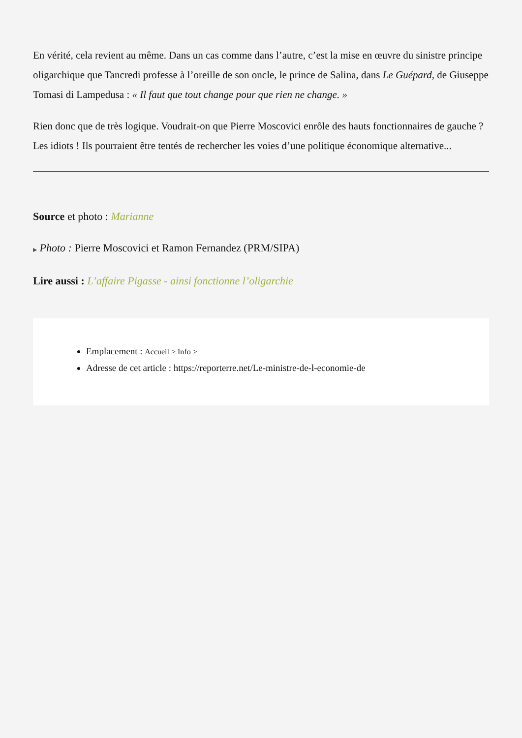En vérité, cela revient au même. Dans un cas comme dans l’autre, c’est la mise en œuvre du sinistre principe oligarchique que Tancredi professe à l’oreille de son oncle, le prince de Salina, dans Le Guépard, de Giuseppe Tomasi di Lampedusa : « Il faut que tout change pour que rien ne change. »
Rien donc que de très logique. Voudrait-on que Pierre Moscovici enrôle des hauts fonctionnaires de gauche ? Les idiots ! Ils pourraient être tentés de rechercher les voies d’une politique économique alternative...
Source et photo : Marianne
▶ Photo : Pierre Moscovici et Ramon Fernandez (PRM/SIPA)
Lire aussi : L’affaire Pigasse - ainsi fonctionne l’oligarchie
Emplacement : Accueil > Info >
Adresse de cet article : https://reporterre.net/Le-ministre-de-l-economie-de